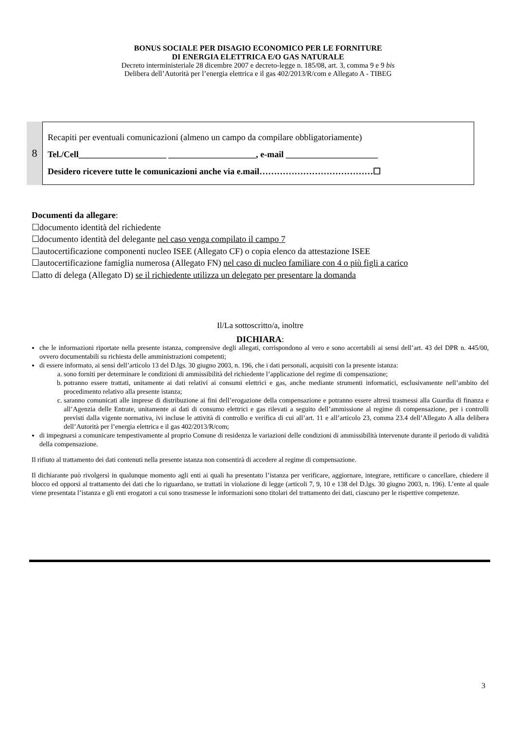BONUS SOCIALE PER DISAGIO ECONOMICO PER LE FORNITURE
DI ENERGIA ELETTRICA E/O GAS NATURALE
Decreto interministeriale 28 dicembre 2007 e decreto-legge n. 185/08, art. 3, comma 9 e 9 bis
Delibera dell’Autorità per l’energia elettrica e il gas 402/2013/R/com e Allegato A - TIBEG
8
Recapiti per eventuali comunicazioni (almeno un campo da compilare obbligatoriamente)
Tel./Cell____________________ ____________________, e-mail _____________________
Desidero ricevere tutte le comunicazioni anche via e.mail…………………………………☐
Documenti da allegare:
☐documento identità del richiedente
☐documento identità del delegante nel caso venga compilato il campo 7
☐autocertificazione componenti nucleo ISEE (Allegato CF) o copia elenco da attestazione ISEE
☐autocertificazione famiglia numerosa (Allegato FN) nel caso di nucleo familiare con 4 o più figli a carico
☐atto di delega (Allegato D) se il richiedente utilizza un delegato per presentare la domanda
Il/La sottoscritto/a, inoltre
DICHIARA:
che le informazioni riportate nella presente istanza, comprensive degli allegati, corrispondono al vero e sono accertabili ai sensi dell’art. 43 del DPR n. 445/00, ovvero documentabili su richiesta delle amministrazioni competenti;
di essere informato, ai sensi dell’articolo 13 del D.lgs. 30 giugno 2003, n. 196, che i dati personali, acquisiti con la presente istanza:
a. sono forniti per determinare le condizioni di ammissibilità del richiedente l’applicazione del regime di compensazione;
b. potranno essere trattati, unitamente ai dati relativi ai consumi elettrici e gas, anche mediante strumenti informatici, esclusivamente nell’ambito del procedimento relativo alla presente istanza;
c. saranno comunicati alle imprese di distribuzione ai fini dell’erogazione della compensazione e potranno essere altresì trasmessi alla Guardia di finanza e all’Agenzia delle Entrate, unitamente ai dati di consumo elettrici e gas rilevati a seguito dell’ammissione al regime di compensazione, per i controlli previsti dalla vigente normativa, ivi incluse le attività di controllo e verifica di cui all’art. 11 e all’articolo 23, comma 23.4 dell’Allegato A alla delibera dell’Autorità per l’energia elettrica e il gas 402/2013/R/com;
di impegnarsi a comunicare tempestivamente al proprio Comune di residenza le variazioni delle condizioni di ammissibilità intervenute durante il periodo di validità della compensazione.
Il rifiuto al trattamento dei dati contenuti nella presente istanza non consentirà di accedere al regime di compensazione.
Il dichiarante può rivolgersi in qualunque momento agli enti ai quali ha presentato l’istanza per verificare, aggiornare, integrare, rettificare o cancellare, chiedere il blocco ed opporsi al trattamento dei dati che lo riguardano, se trattati in violazione di legge (articoli 7, 9, 10 e 138 del D.lgs. 30 giugno 2003, n. 196). L’ente al quale viene presentata l’istanza e gli enti erogatori a cui sono trasmesse le informazioni sono titolari del trattamento dei dati, ciascuno per le rispettive competenze.
3